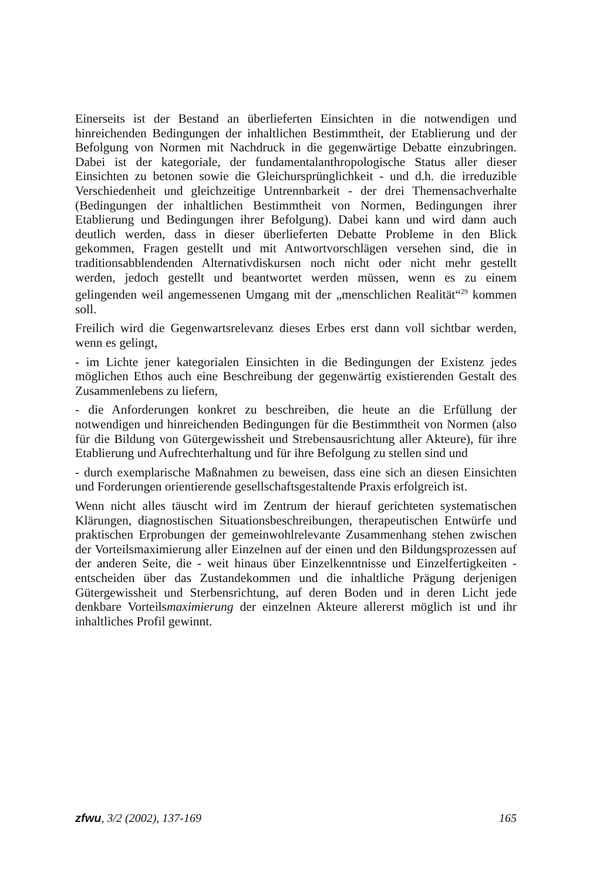Einerseits ist der Bestand an überlieferten Einsichten in die notwendigen und hinreichenden Bedingungen der inhaltlichen Bestimmtheit, der Etablierung und der Befolgung von Normen mit Nachdruck in die gegenwärtige Debatte einzubringen. Dabei ist der kategoriale, der fundamentalanthropologische Status aller dieser Einsichten zu betonen sowie die Gleichursprünglichkeit - und d.h. die irreduzible Verschiedenheit und gleichzeitige Untrennbarkeit - der drei Themensachverhalte (Bedingungen der inhaltlichen Bestimmtheit von Normen, Bedingungen ihrer Etablierung und Bedingungen ihrer Befolgung). Dabei kann und wird dann auch deutlich werden, dass in dieser überlieferten Debatte Probleme in den Blick gekommen, Fragen gestellt und mit Antwortvorschlägen versehen sind, die in traditionsabblendenden Alternativdiskursen noch nicht oder nicht mehr gestellt werden, jedoch gestellt und beantwortet werden müssen, wenn es zu einem gelingenden weil angemessenen Umgang mit der „menschlichen Realität“<sup>29</sup> kommen soll.
Freilich wird die Gegenwartsrelevanz dieses Erbes erst dann voll sichtbar werden, wenn es gelingt,
- im Lichte jener kategorialen Einsichten in die Bedingungen der Existenz jedes möglichen Ethos auch eine Beschreibung der gegenwärtig existierenden Gestalt des Zusammenlebens zu liefern,
- die Anforderungen konkret zu beschreiben, die heute an die Erfüllung der notwendigen und hinreichenden Bedingungen für die Bestimmtheit von Normen (also für die Bildung von Gütergewissheit und Strebensausrichtung aller Akteure), für ihre Etablierung und Aufrechterhaltung und für ihre Befolgung zu stellen sind und
- durch exemplarische Maßnahmen zu beweisen, dass eine sich an diesen Einsichten und Forderungen orientierende gesellschaftsgestaltende Praxis erfolgreich ist.
Wenn nicht alles täuscht wird im Zentrum der hierauf gerichteten systematischen Klärungen, diagnostischen Situationsbeschreibungen, therapeutischen Entwürfe und praktischen Erprobungen der gemeinwohlrelevante Zusammenhang stehen zwischen der Vorteilsmaximierung aller Einzelnen auf der einen und den Bildungsprozessen auf der anderen Seite, die - weit hinaus über Einzelkenntnisse und Einzelfertigkeiten - entscheiden über das Zustandekommen und die inhaltliche Prägung derjenigen Gütergewissheit und Sterbensrichtung, auf deren Boden und in deren Licht jede denkbare Vorteilsmaximierung der einzelnen Akteure allererst möglich ist und ihr inhaltliches Profil gewinnt.
zfwu, 3/2 (2002), 137-169 165